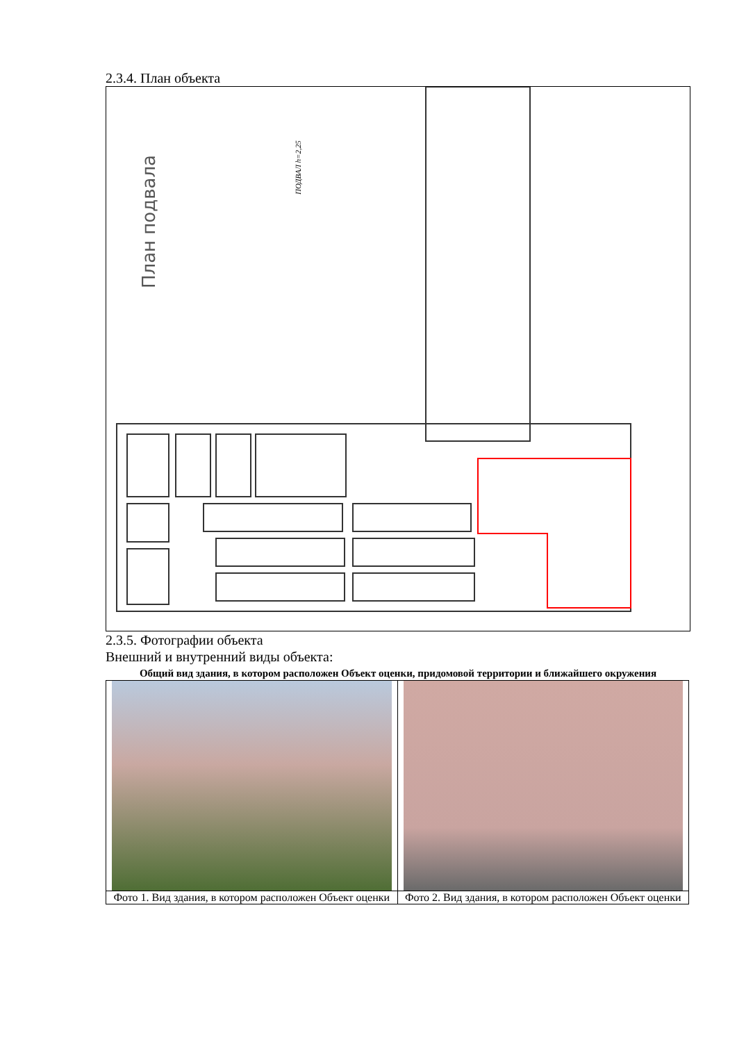2.3.4. План объекта
План подвала
ПОДВАЛ h=2,25
2.3.5. Фотографии объекта
Внешний и внутренний виды объекта:
Общий вид здания, в котором расположен Объект оценки, придомовой территории и ближайшего окружения
| Фото 1. Вид здания, в котором расположен Объект оценки | Фото 2. Вид здания, в котором расположен Объект оценки |